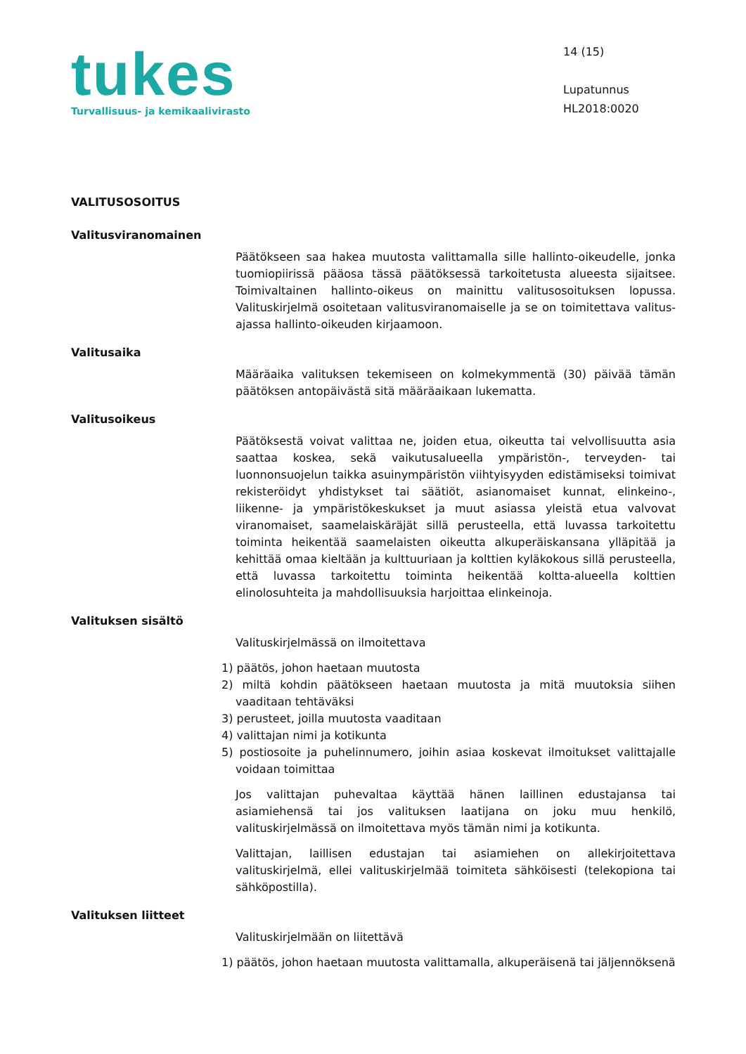tukes
Turvallisuus- ja kemikaalivirasto
14 (15)
Lupatunnus
HL2018:0020
VALITUSOSOITUS
Valitusviranomainen
Päätökseen saa hakea muutosta valittamalla sille hallinto-oikeudelle, jonka tuomiopiirissä pääosa tässä päätöksessä tarkoitetusta alueesta sijaitsee. Toimivaltainen hallinto-oikeus on mainittu valitusosoituksen lopussa. Valituskirjelmä osoitetaan valitusviranomaiselle ja se on toimitettava valitus-ajassa hallinto-oikeuden kirjaamoon.
Valitusaika
Määräaika valituksen tekemiseen on kolmekymmentä (30) päivää tämän päätöksen antopäivästä sitä määräaikaan lukematta.
Valitusoikeus
Päätöksestä voivat valittaa ne, joiden etua, oikeutta tai velvollisuutta asia saattaa koskea, sekä vaikutusalueella ympäristön-, terveyden- tai luonnonsuojelun taikka asuinympäristön viihtyisyyden edistämiseksi toimivat rekisteröidyt yhdistykset tai säätiöt, asianomaiset kunnat, elinkeino-, liikenne- ja ympäristökeskukset ja muut asiassa yleistä etua valvovat viranomaiset, saamelaiskäräjät sillä perusteella, että luvassa tarkoitettu toiminta heikentää saamelaisten oikeutta alkuperäiskansana ylläpitää ja kehittää omaa kieltään ja kulttuuriaan ja kolttien kyläkokous sillä perusteella, että luvassa tarkoitettu toiminta heikentää koltta-alueella kolttien elinolosuhteita ja mahdollisuuksia harjoittaa elinkeinoja.
Valituksen sisältö
Valituskirjelmässä on ilmoitettava
1) päätös, johon haetaan muutosta
2) miltä kohdin päätökseen haetaan muutosta ja mitä muutoksia siihen vaaditaan tehtäväksi
3) perusteet, joilla muutosta vaaditaan
4) valittajan nimi ja kotikunta
5) postiosoite ja puhelinnumero, joihin asiaa koskevat ilmoitukset valittajalle voidaan toimittaa
Jos valittajan puhevaltaa käyttää hänen laillinen edustajansa tai asiamiehensä tai jos valituksen laatijana on joku muu henkilö, valituskirjelmässä on ilmoitettava myös tämän nimi ja kotikunta.
Valittajan, laillisen edustajan tai asiamiehen on allekirjoitettava valituskirjelmä, ellei valituskirjelmää toimiteta sähköisesti (telekopiona tai sähköpostilla).
Valituksen liitteet
Valituskirjelmään on liitettävä
1) päätös, johon haetaan muutosta valittamalla, alkuperäisenä tai jäljennöksenä